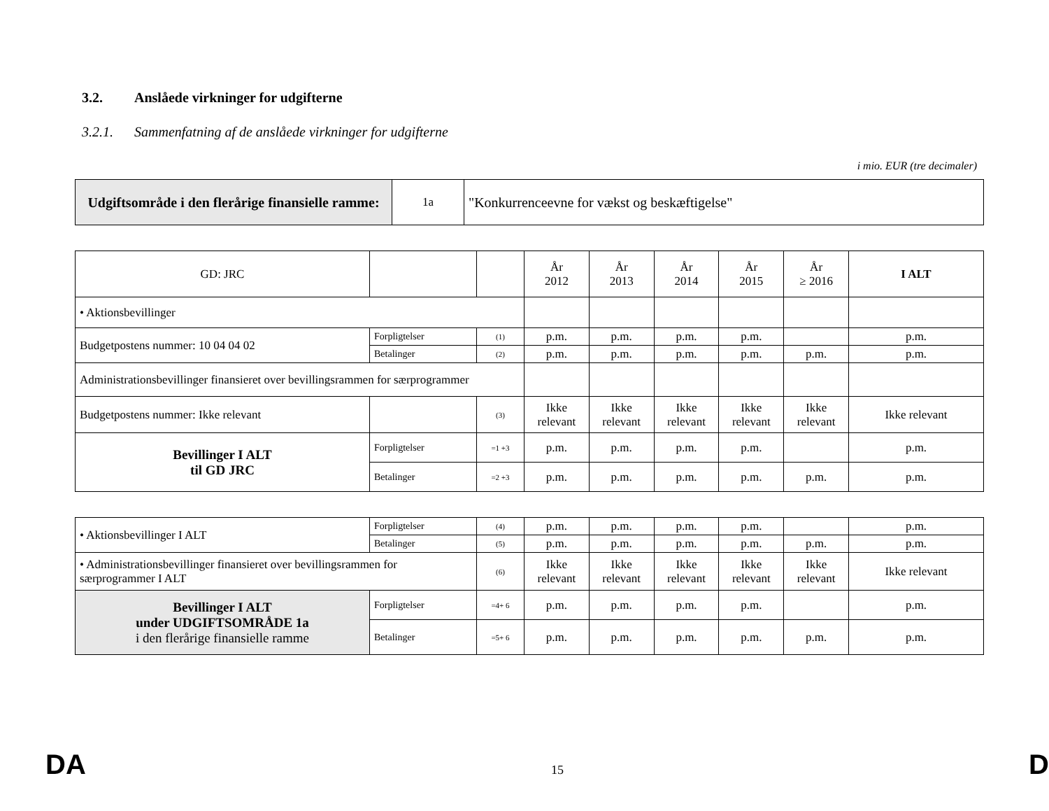3.2. Anslåede virkninger for udgifterne
3.2.1. Sammenfatning af de anslåede virkninger for udgifterne
i mio. EUR (tre decimaler)
| Udgiftsområde i den flerårige finansielle ramme: | 1a | "Konkurrenceevne for vækst og beskæftigelse" |
| GD: JRC | | | År 2012 | År 2013 | År 2014 | År 2015 | År ≥ 2016 | I ALT |
| • Aktionsbevillinger | | | | | | | | |
| Budgetpostens nummer: 10 04 04 02 | Forpligtelser | (1) | p.m. | p.m. | p.m. | p.m. | | p.m. |
| | Betalinger | (2) | p.m. | p.m. | p.m. | p.m. | p.m. | p.m. |
| Administrationsbevillinger finansieret over bevillingsrammen for særprogrammer | | | | | | | | |
| Budgetpostens nummer: Ikke relevant | | (3) | Ikke relevant | Ikke relevant | Ikke relevant | Ikke relevant | Ikke relevant | Ikke relevant |
| Bevillinger I ALT til GD JRC | Forpligtelser | =1 +3 | p.m. | p.m. | p.m. | p.m. | | p.m. |
| | Betalinger | =2 +3 | p.m. | p.m. | p.m. | p.m. | p.m. | p.m. |
| • Aktionsbevillinger I ALT | Forpligtelser | (4) | p.m. | p.m. | p.m. | p.m. | | p.m. |
| | Betalinger | (5) | p.m. | p.m. | p.m. | p.m. | p.m. | p.m. |
| • Administrationsbevillinger finansieret over bevillingsrammen for særprogrammer I ALT | | (6) | Ikke relevant | Ikke relevant | Ikke relevant | Ikke relevant | Ikke relevant | Ikke relevant |
| Bevillinger I ALT under UDGIFTSOMRÅDE 1a i den flerårige finansielle ramme | Forpligtelser | =4+ 6 | p.m. | p.m. | p.m. | p.m. | | p.m. |
| | Betalinger | =5+ 6 | p.m. | p.m. | p.m. | p.m. | p.m. | p.m. |
DA 15 D